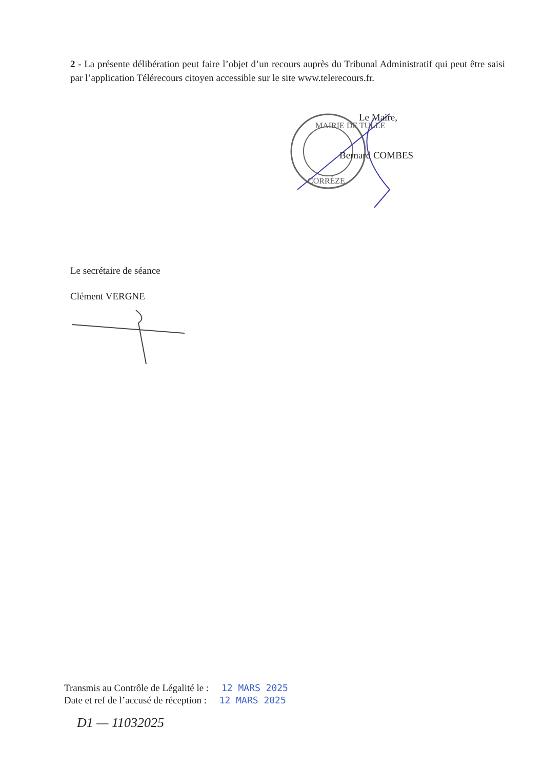MAIRIE DE TULLE
CORRÈZE
2 - La présente délibération peut faire l’objet d’un recours auprès du Tribunal Administratif qui peut être saisi par l’application Télérecours citoyen accessible sur le site www.telerecours.fr.
Le Maire,
Bernard COMBES
Le secrétaire de séance
Clément VERGNE
Transmis au Contrôle de Légalité le : 12 MARS 2025
Date et ref de l’accusé de réception : 12 MARS 2025
D1 — 11032025